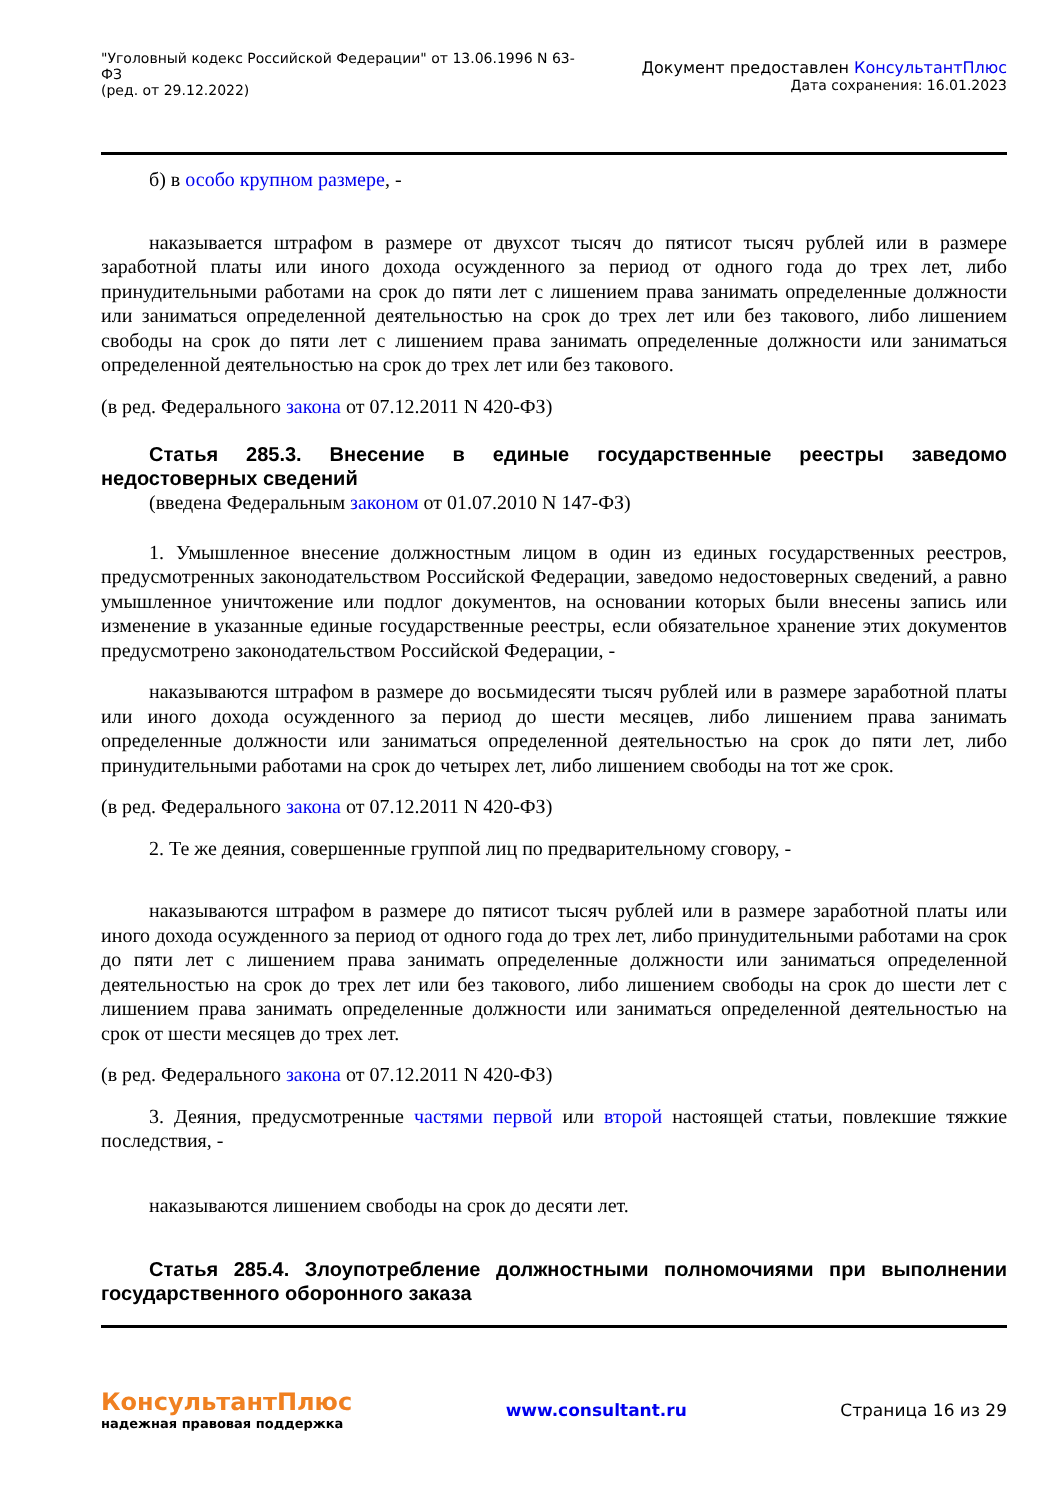"Уголовный кодекс Российской Федерации" от 13.06.1996 N 63-ФЗ
(ред. от 29.12.2022)
Документ предоставлен КонсультантПлюс
Дата сохранения: 16.01.2023
б) в особо крупном размере, -
наказывается штрафом в размере от двухсот тысяч до пятисот тысяч рублей или в размере заработной платы или иного дохода осужденного за период от одного года до трех лет, либо принудительными работами на срок до пяти лет с лишением права занимать определенные должности или заниматься определенной деятельностью на срок до трех лет или без такового, либо лишением свободы на срок до пяти лет с лишением права занимать определенные должности или заниматься определенной деятельностью на срок до трех лет или без такового.
(в ред. Федерального закона от 07.12.2011 N 420-ФЗ)
Статья 285.3. Внесение в единые государственные реестры заведомо недостоверных сведений
(введена Федеральным законом от 01.07.2010 N 147-ФЗ)
1. Умышленное внесение должностным лицом в один из единых государственных реестров, предусмотренных законодательством Российской Федерации, заведомо недостоверных сведений, а равно умышленное уничтожение или подлог документов, на основании которых были внесены запись или изменение в указанные единые государственные реестры, если обязательное хранение этих документов предусмотрено законодательством Российской Федерации, -
наказываются штрафом в размере до восьмидесяти тысяч рублей или в размере заработной платы или иного дохода осужденного за период до шести месяцев, либо лишением права занимать определенные должности или заниматься определенной деятельностью на срок до пяти лет, либо принудительными работами на срок до четырех лет, либо лишением свободы на тот же срок.
(в ред. Федерального закона от 07.12.2011 N 420-ФЗ)
2. Те же деяния, совершенные группой лиц по предварительному сговору, -
наказываются штрафом в размере до пятисот тысяч рублей или в размере заработной платы или иного дохода осужденного за период от одного года до трех лет, либо принудительными работами на срок до пяти лет с лишением права занимать определенные должности или заниматься определенной деятельностью на срок до трех лет или без такового, либо лишением свободы на срок до шести лет с лишением права занимать определенные должности или заниматься определенной деятельностью на срок от шести месяцев до трех лет.
(в ред. Федерального закона от 07.12.2011 N 420-ФЗ)
3. Деяния, предусмотренные частями первой или второй настоящей статьи, повлекшие тяжкие последствия, -
наказываются лишением свободы на срок до десяти лет.
Статья 285.4. Злоупотребление должностными полномочиями при выполнении государственного оборонного заказа
КонсультантПлюс
надежная правовая поддержка
www.consultant.ru Страница 16 из 29